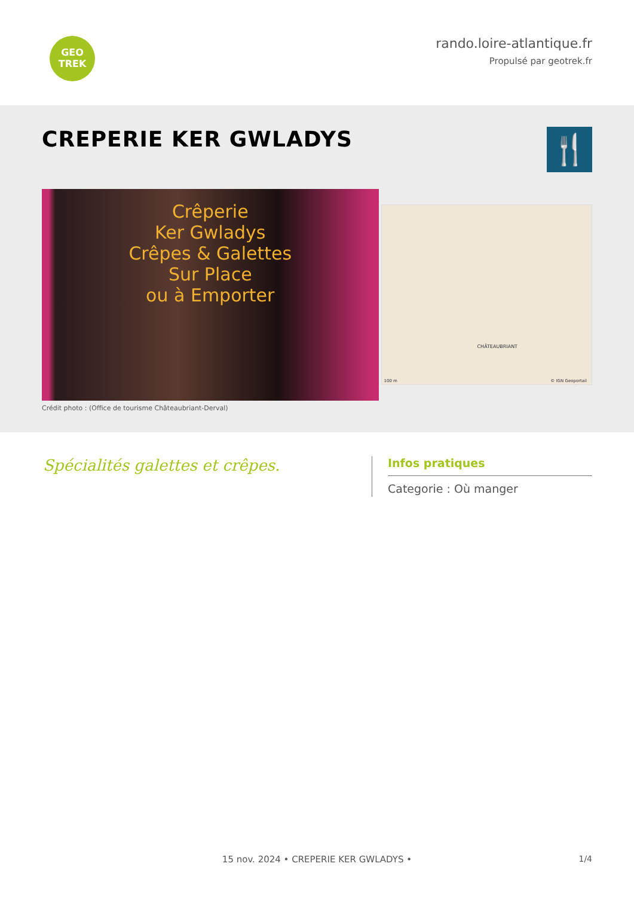GEO
TREK
rando.loire-atlantique.fr
Propulsé par geotrek.fr
CREPERIE KER GWLADYS
🍴
Crêperie
Ker Gwladys
Crêpes & Galettes
Sur Place
ou à Emporter
CHÂTEAUBRIANT
100 m © IGN Geoportail
Crédit photo : (Office de tourisme Châteaubriant-Derval)
Spécialités galettes et crêpes.
Infos pratiques
Categorie : Où manger
15 nov. 2024 • CREPERIE KER GWLADYS • 1/4